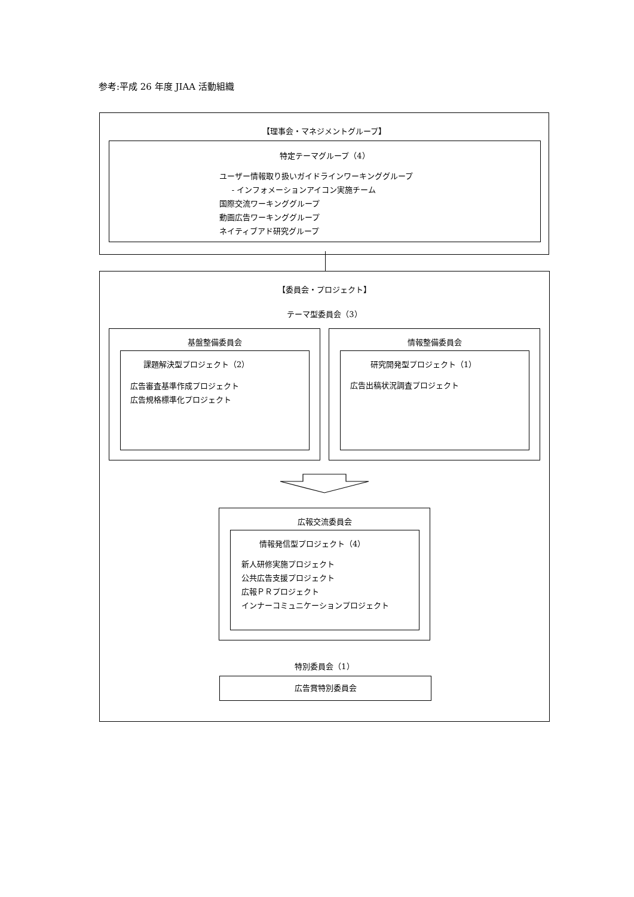参考:平成 26 年度 JIAA 活動組織
【理事会・マネジメントグループ】
特定テーマグループ（4）
ユーザー情報取り扱いガイドラインワーキンググループ
- インフォメーションアイコン実施チーム
国際交流ワーキンググループ
動画広告ワーキンググループ
ネイティブアド研究グループ
【委員会・プロジェクト】
テーマ型委員会（3）
基盤整備委員会
課題解決型プロジェクト（2）
広告審査基準作成プロジェクト
広告規格標準化プロジェクト
情報整備委員会
研究開発型プロジェクト（1）
広告出稿状況調査プロジェクト
広報交流委員会
情報発信型プロジェクト（4）
新人研修実施プロジェクト
公共広告支援プロジェクト
広報ＰＲプロジェクト
インナーコミュニケーションプロジェクト
特別委員会（1）
広告賞特別委員会